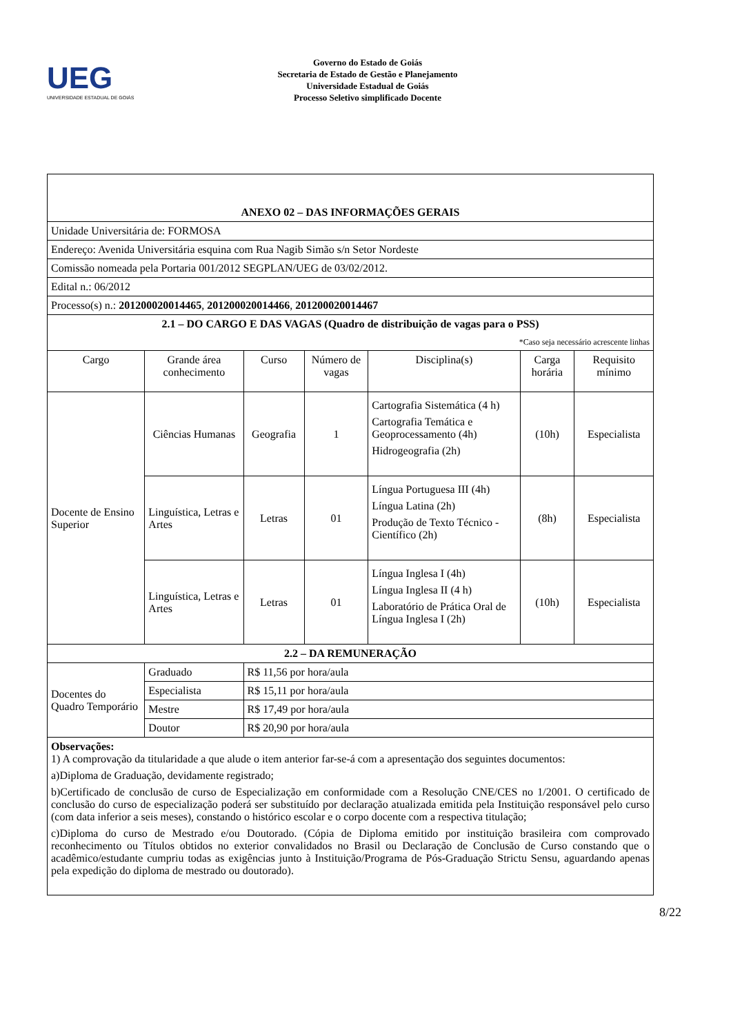UEG
UNIVERSIDADE ESTADUAL DE GOIÁS
Governo do Estado de Goiás
Secretaria de Estado de Gestão e Planejamento
Universidade Estadual de Goiás
Processo Seletivo simplificado Docente
| ANEXO 02 – DAS INFORMAÇÕES GERAIS | | | | | | |
| Unidade Universitária de: FORMOSA | | | | | | |
| Endereço: Avenida Universitária esquina com Rua Nagib Simão s/n Setor Nordeste | | | | | | |
| Comissão nomeada pela Portaria 001/2012 SEGPLAN/UEG de 03/02/2012. | | | | | | |
| Edital n.: 06/2012 | | | | | | |
| Processo(s) n.: 201200020014465 , 201200020014466 , 201200020014467 | | | | | | |
| 2.1 – DO CARGO E DAS VAGAS (Quadro de distribuição de vagas para o PSS) *Caso seja necessário acrescente linhas | | | | | | |
| Cargo | Grande área conhecimento | Curso | Número de vagas | Disciplina(s) | Carga horária | Requisito mínimo |
| Docente de Ensino Superior | Ciências Humanas | Geografia | 1 | Cartografia Sistemática (4 h) Cartografia Temática e Geoprocessamento (4h) Hidrogeografia (2h) | (10h) | Especialista |
| | Linguística, Letras e Artes | Letras | 01 | Língua Portuguesa III (4h) Língua Latina (2h) Produção de Texto Técnico - Científico (2h) | (8h) | Especialista |
| | Linguística, Letras e Artes | Letras | 01 | Língua Inglesa I (4h) Língua Inglesa II (4 h) Laboratório de Prática Oral de Língua Inglesa I (2h) | (10h) | Especialista |
| 2.2 – DA REMUNERAÇÃO | | | | | | |
| Docentes do Quadro Temporário | Graduado | R$ 11,56 por hora/aula | | | | |
| | Especialista | R$ 15,11 por hora/aula | | | | |
| | Mestre | R$ 17,49 por hora/aula | | | | |
| | Doutor | R$ 20,90 por hora/aula | | | | |
| Observações: 1) A comprovação da titularidade a que alude o item anterior far-se-á com a apresentação dos seguintes documentos: a)Diploma de Graduação, devidamente registrado; b)Certificado de conclusão de curso de Especialização em conformidade com a Resolução CNE/CES no 1/2001. O certificado de conclusão do curso de especialização poderá ser substituído por declaração atualizada emitida pela Instituição responsável pelo curso (com data inferior a seis meses), constando o histórico escolar e o corpo docente com a respectiva titulação; c)Diploma do curso de Mestrado e/ou Doutorado. (Cópia de Diploma emitido por instituição brasileira com comprovado reconhecimento ou Títulos obtidos no exterior convalidados no Brasil ou Declaração de Conclusão de Curso constando que o acadêmico/estudante cumpriu todas as exigências junto à Instituição/Programa de Pós-Graduação Strictu Sensu, aguardando apenas pela expedição do diploma de mestrado ou doutorado). | | | | | | |
8/22